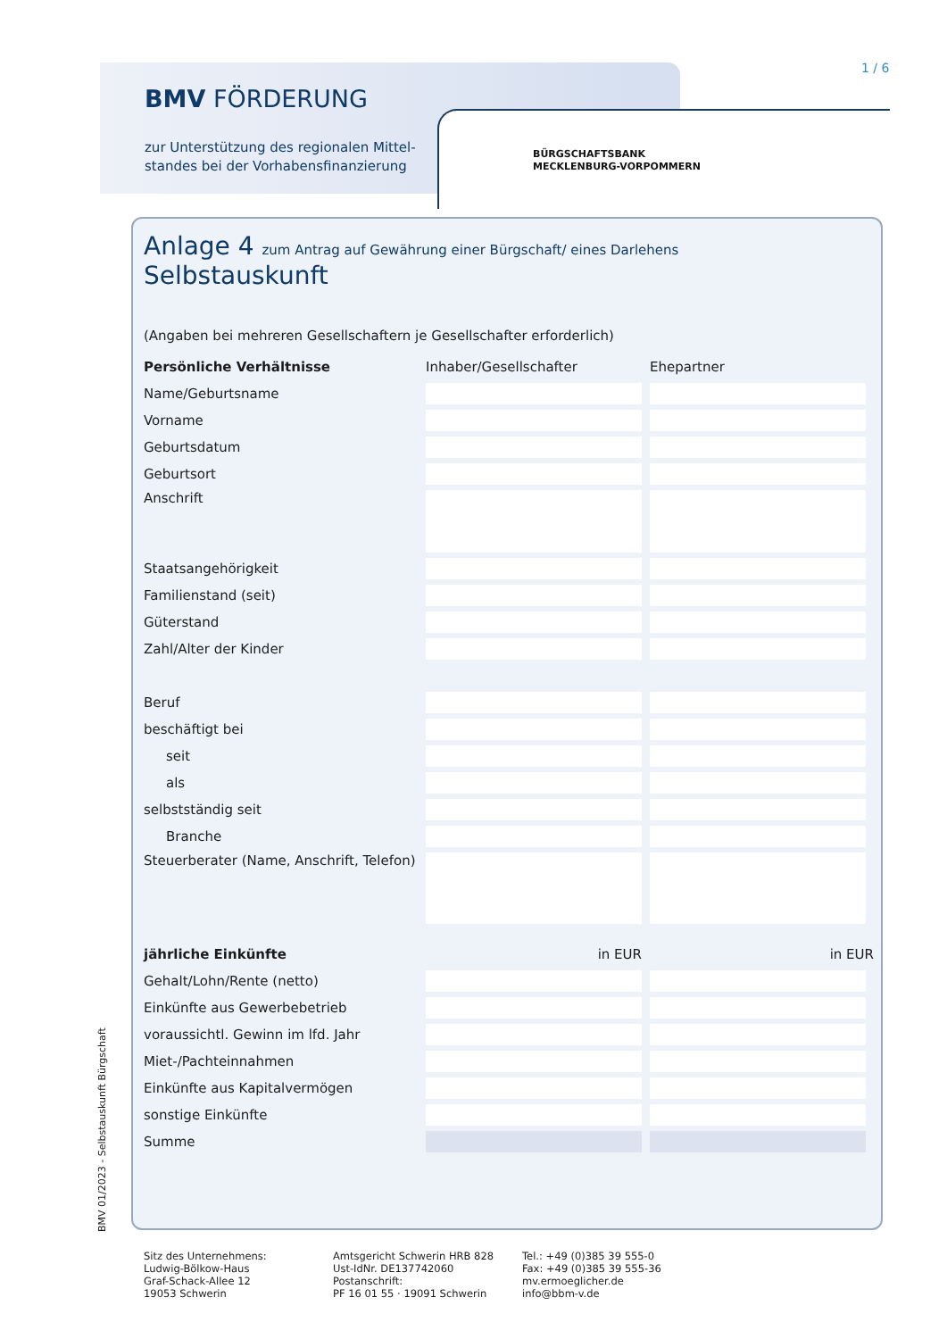BMV FÖRDERUNG
zur Unterstützung des regionalen Mittel-
standes bei der Vorhabensfinanzierung
1 / 6
BÜRGSCHAFTSBANK
MECKLENBURG-VORPOMMERN
Anlage 4 zum Antrag auf Gewährung einer Bürgschaft/ eines Darlehens
Selbstauskunft
(Angaben bei mehreren Gesellschaftern je Gesellschafter erforderlich)
| Persönliche Verhältnisse | Inhaber/Gesellschafter | Ehepartner |
| --- | --- | --- |
| Name/Geburtsname | | |
| Vorname | | |
| Geburtsdatum | | |
| Geburtsort | | |
| Anschrift | | |
| Staatsangehörigkeit | | |
| Familienstand (seit) | | |
| Güterstand | | |
| Zahl/Alter der Kinder | | |
| Beruf | | |
| beschäftigt bei | | |
| seit | | |
| als | | |
| selbstständig seit | | |
| Branche | | |
| Steuerberater (Name, Anschrift, Telefon) | | |
| jährliche Einkünfte | in EUR | in EUR |
| Gehalt/Lohn/Rente (netto) | | |
| Einkünfte aus Gewerbebetrieb | | |
| voraussichtl. Gewinn im lfd. Jahr | | |
| Miet-/Pachteinnahmen | | |
| Einkünfte aus Kapitalvermögen | | |
| sonstige Einkünfte | | |
| Summe | | |
BMV 01/2023 - Selbstauskunft Bürgschaft
Sitz des Unternehmens:
Ludwig-Bölkow-Haus
Graf-Schack-Allee 12
19053 Schwerin
Amtsgericht Schwerin HRB 828
Ust-IdNr. DE137742060
Postanschrift:
PF 16 01 55 · 19091 Schwerin
Tel.: +49 (0)385 39 555-0
Fax: +49 (0)385 39 555-36
mv.ermoeglicher.de
info@bbm-v.de